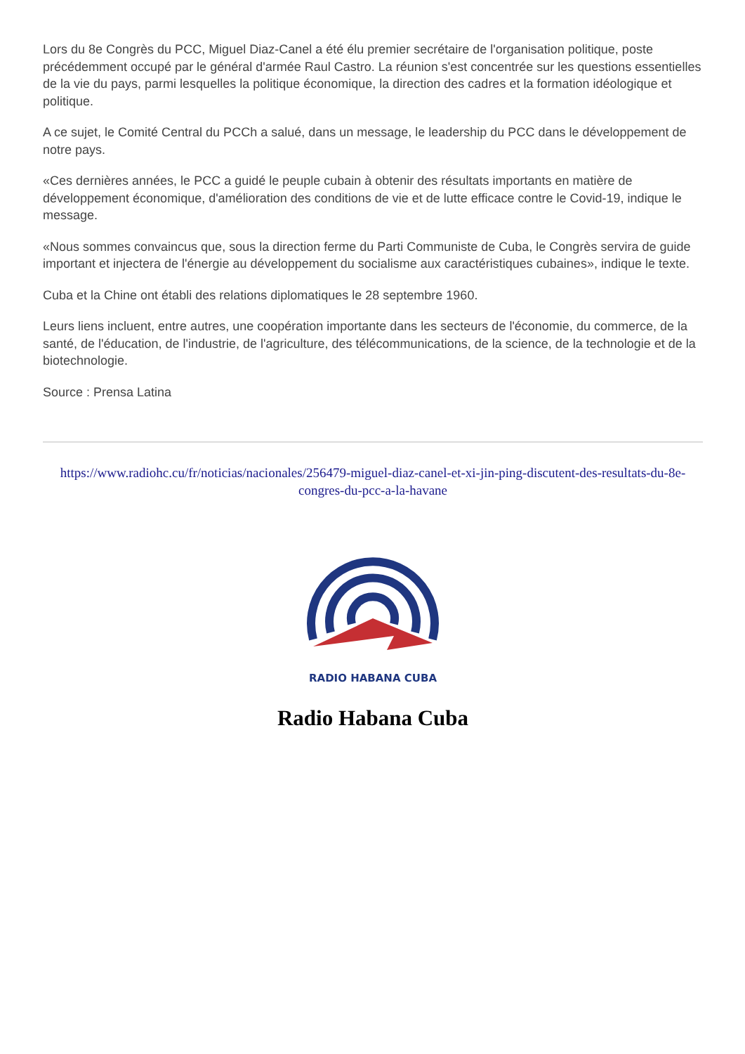Lors du 8e Congrès du PCC, Miguel Diaz-Canel a été élu premier secrétaire de l'organisation politique, poste précédemment occupé par le général d'armée Raul Castro. La réunion s'est concentrée sur les questions essentielles de la vie du pays, parmi lesquelles la politique économique, la direction des cadres et la formation idéologique et politique.
A ce sujet, le Comité Central du PCCh a salué, dans un message, le leadership du PCC dans le développement de notre pays.
«Ces dernières années, le PCC a guidé le peuple cubain à obtenir des résultats importants en matière de développement économique, d'amélioration des conditions de vie et de lutte efficace contre le Covid-19, indique le message.
«Nous sommes convaincus que, sous la direction ferme du Parti Communiste de Cuba, le Congrès servira de guide important et injectera de l'énergie au développement du socialisme aux caractéristiques cubaines», indique le texte.
Cuba et la Chine ont établi des relations diplomatiques le 28 septembre 1960.
Leurs liens incluent, entre autres, une coopération importante dans les secteurs de l'économie, du commerce, de la santé, de l'éducation, de l'industrie, de l'agriculture, des télécommunications, de la science, de la technologie et de la biotechnologie.
Source : Prensa Latina
https://www.radiohc.cu/fr/noticias/nacionales/256479-miguel-diaz-canel-et-xi-jin-ping-discutent-des-resultats-du-8e-congres-du-pcc-a-la-havane
RADIO HABANA CUBA
Radio Habana Cuba